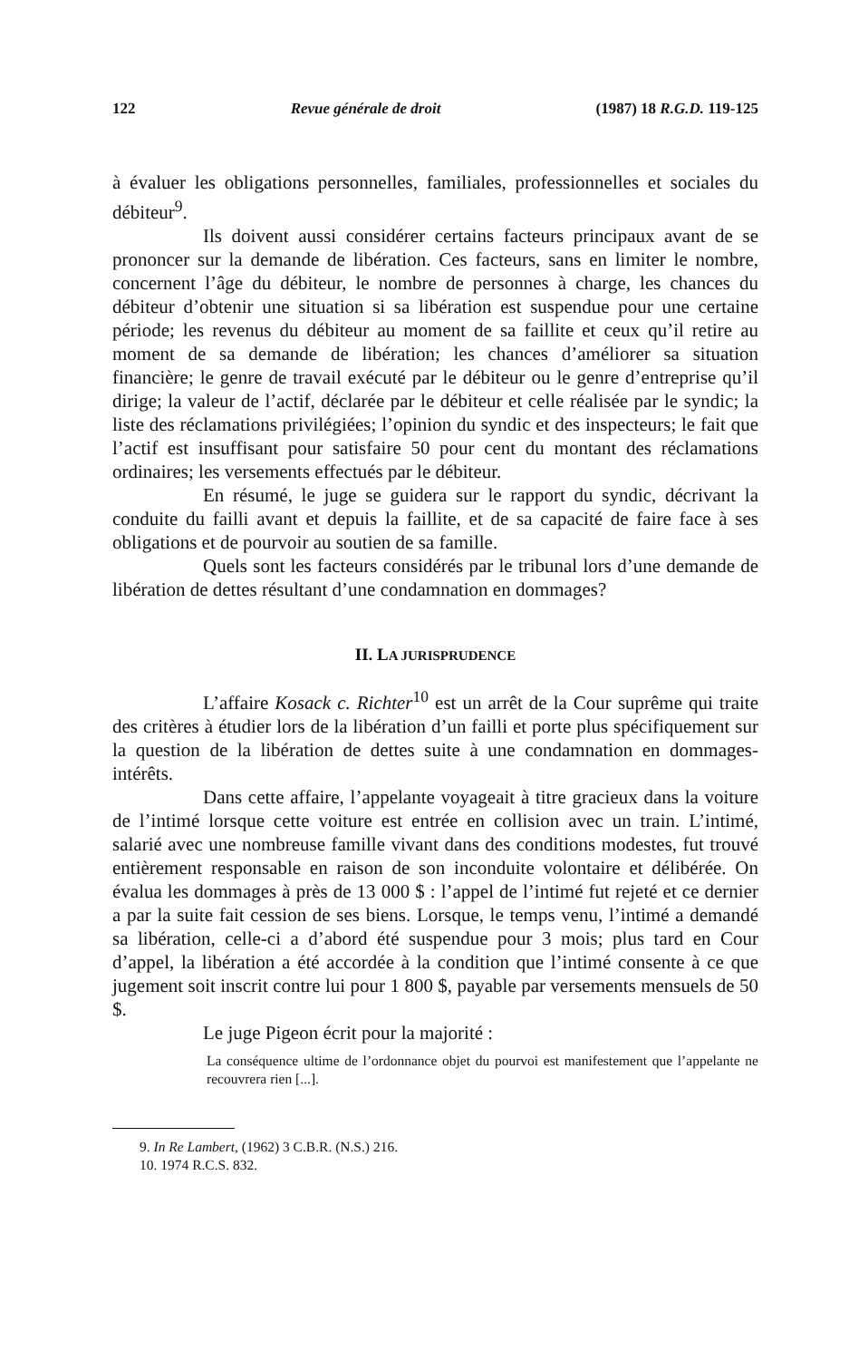122 Revue générale de droit (1987) 18 R.G.D. 119-125
à évaluer les obligations personnelles, familiales, professionnelles et sociales du débiteur<sup>9</sup>.
Ils doivent aussi considérer certains facteurs principaux avant de se prononcer sur la demande de libération. Ces facteurs, sans en limiter le nombre, concernent l’âge du débiteur, le nombre de personnes à charge, les chances du débiteur d’obtenir une situation si sa libération est suspendue pour une certaine période; les revenus du débiteur au moment de sa faillite et ceux qu’il retire au moment de sa demande de libération; les chances d’améliorer sa situation financière; le genre de travail exécuté par le débiteur ou le genre d’entreprise qu’il dirige; la valeur de l’actif, déclarée par le débiteur et celle réalisée par le syndic; la liste des réclamations privilégiées; l’opinion du syndic et des inspecteurs; le fait que l’actif est insuffisant pour satisfaire 50 pour cent du montant des réclamations ordinaires; les versements effectués par le débiteur.
En résumé, le juge se guidera sur le rapport du syndic, décrivant la conduite du failli avant et depuis la faillite, et de sa capacité de faire face à ses obligations et de pourvoir au soutien de sa famille.
Quels sont les facteurs considérés par le tribunal lors d’une demande de libération de dettes résultant d’une condamnation en dommages?
II. LA JURISPRUDENCE
L’affaire Kosack c. Richter<sup>10</sup> est un arrêt de la Cour suprême qui traite des critères à étudier lors de la libération d’un failli et porte plus spécifiquement sur la question de la libération de dettes suite à une condamnation en dommages-intérêts.
Dans cette affaire, l’appelante voyageait à titre gracieux dans la voiture de l’intimé lorsque cette voiture est entrée en collision avec un train. L’intimé, salarié avec une nombreuse famille vivant dans des conditions modestes, fut trouvé entièrement responsable en raison de son inconduite volontaire et délibérée. On évalua les dommages à près de 13 000 $ : l’appel de l’intimé fut rejeté et ce dernier a par la suite fait cession de ses biens. Lorsque, le temps venu, l’intimé a demandé sa libération, celle-ci a d’abord été suspendue pour 3 mois; plus tard en Cour d’appel, la libération a été accordée à la condition que l’intimé consente à ce que jugement soit inscrit contre lui pour 1 800 $, payable par versements mensuels de 50 $.
Le juge Pigeon écrit pour la majorité :
La conséquence ultime de l’ordonnance objet du pourvoi est manifestement que l’appelante ne recouvrera rien [...].
9. In Re Lambert, (1962) 3 C.B.R. (N.S.) 216.
10. 1974 R.C.S. 832.